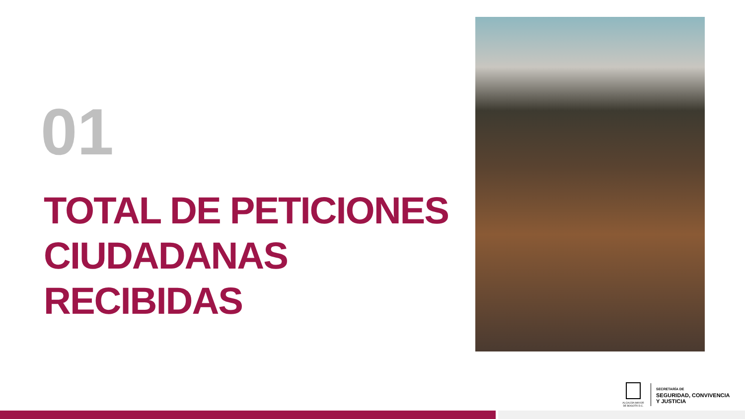01
TOTAL DE PETICIONES
CIUDADANAS
RECIBIDAS
ALCALDÍA MAYOR
DE BOGOTÁ D.C.
SECRETARÍA DE
SEGURIDAD, CONVIVENCIA
Y JUSTICIA